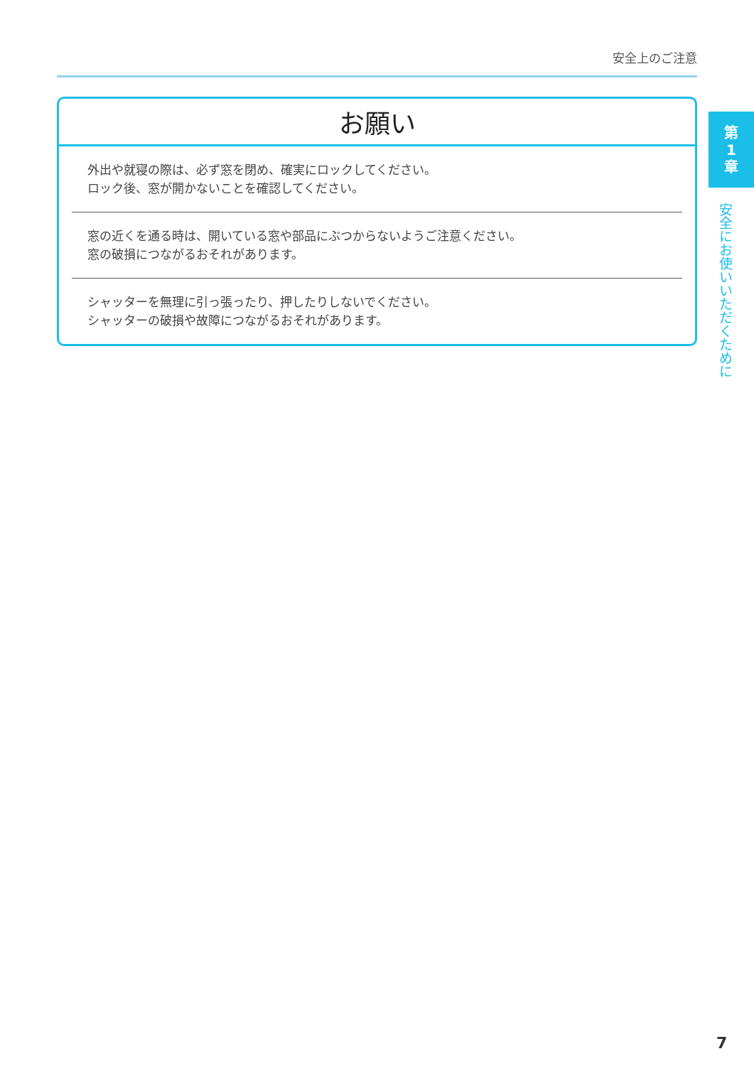安全上のご注意
お願い
外出や就寝の際は、必ず窓を閉め、確実にロックしてください。
ロック後、窓が開かないことを確認してください。
窓の近くを通る時は、開いている窓や部品にぶつからないようご注意ください。
窓の破損につながるおそれがあります。
シャッターを無理に引っ張ったり、押したりしないでください。
シャッターの破損や故障につながるおそれがあります。
第
1
章
安全にお使いいただくために
7